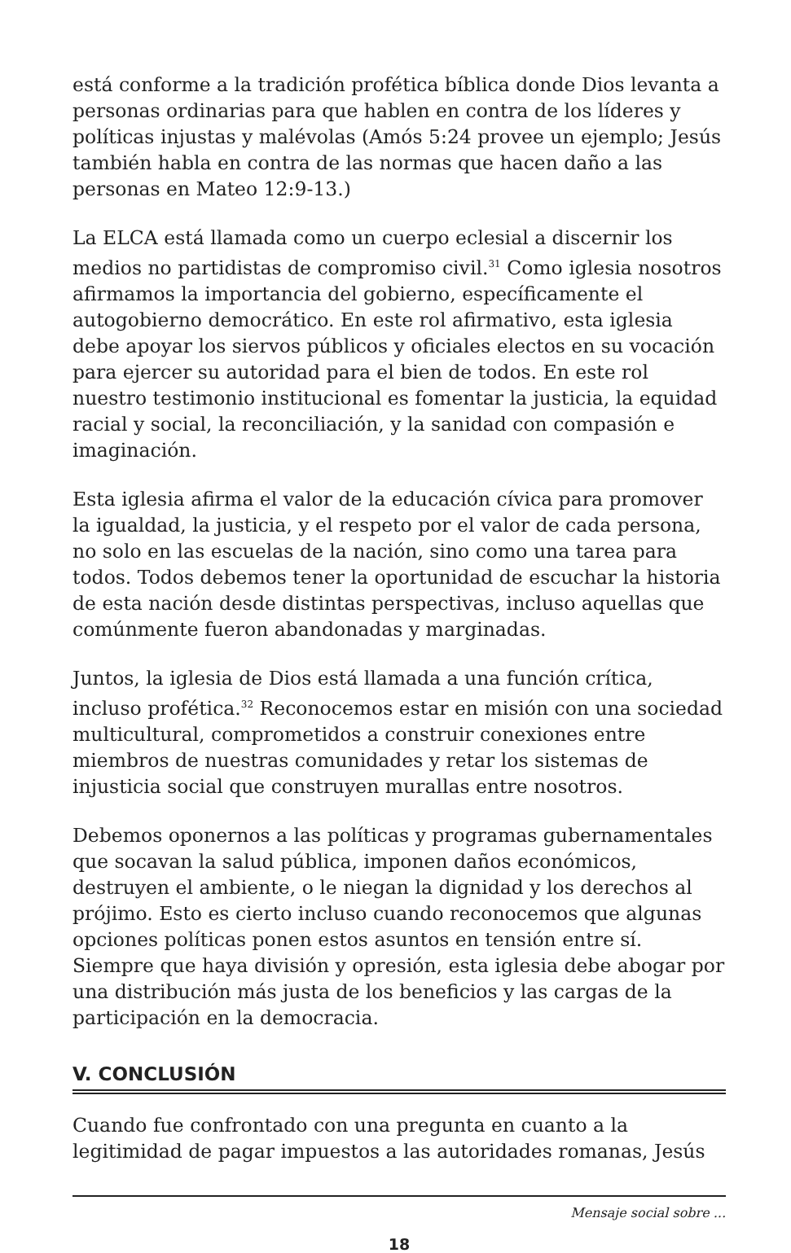está conforme a la tradición profética bíblica donde Dios levanta a personas ordinarias para que hablen en contra de los líderes y políticas injustas y malévolas (Amós 5:24 provee un ejemplo; Jesús también habla en contra de las normas que hacen daño a las personas en Mateo 12:9-13.)
La ELCA está llamada como un cuerpo eclesial a discernir los medios no partidistas de compromiso civil.<sup>31</sup> Como iglesia nosotros afirmamos la importancia del gobierno, específicamente el autogobierno democrático. En este rol afirmativo, esta iglesia debe apoyar los siervos públicos y oficiales electos en su vocación para ejercer su autoridad para el bien de todos. En este rol nuestro testimonio institucional es fomentar la justicia, la equidad racial y social, la reconciliación, y la sanidad con compasión e imaginación.
Esta iglesia afirma el valor de la educación cívica para promover la igualdad, la justicia, y el respeto por el valor de cada persona, no solo en las escuelas de la nación, sino como una tarea para todos. Todos debemos tener la oportunidad de escuchar la historia de esta nación desde distintas perspectivas, incluso aquellas que comúnmente fueron abandonadas y marginadas.
Juntos, la iglesia de Dios está llamada a una función crítica, incluso profética.<sup>32</sup> Reconocemos estar en misión con una sociedad multicultural, comprometidos a construir conexiones entre miembros de nuestras comunidades y retar los sistemas de injusticia social que construyen murallas entre nosotros.
Debemos oponernos a las políticas y programas gubernamentales que socavan la salud pública, imponen daños económicos, destruyen el ambiente, o le niegan la dignidad y los derechos al prójimo. Esto es cierto incluso cuando reconocemos que algunas opciones políticas ponen estos asuntos en tensión entre sí. Siempre que haya división y opresión, esta iglesia debe abogar por una distribución más justa de los beneficios y las cargas de la participación en la democracia.
V. CONCLUSIÓN
Cuando fue confrontado con una pregunta en cuanto a la legitimidad de pagar impuestos a las autoridades romanas, Jesús
Mensaje social sobre ...
18